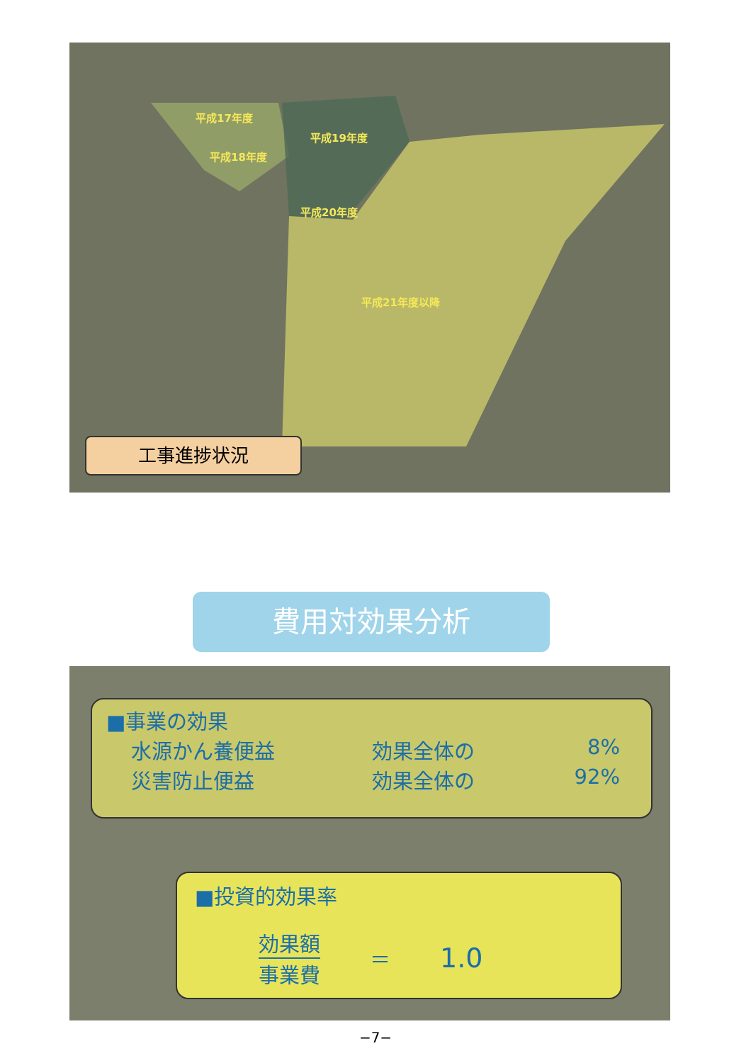平成17年度
平成19年度
平成18年度
平成20年度
平成21年度以降
工事進捗状況
費用対効果分析
■事業の効果
水源かん養便益 効果全体の 8%
災害防止便益 効果全体の 92%
■投資的効果率
効果額
事業費
＝
1.0
−7−